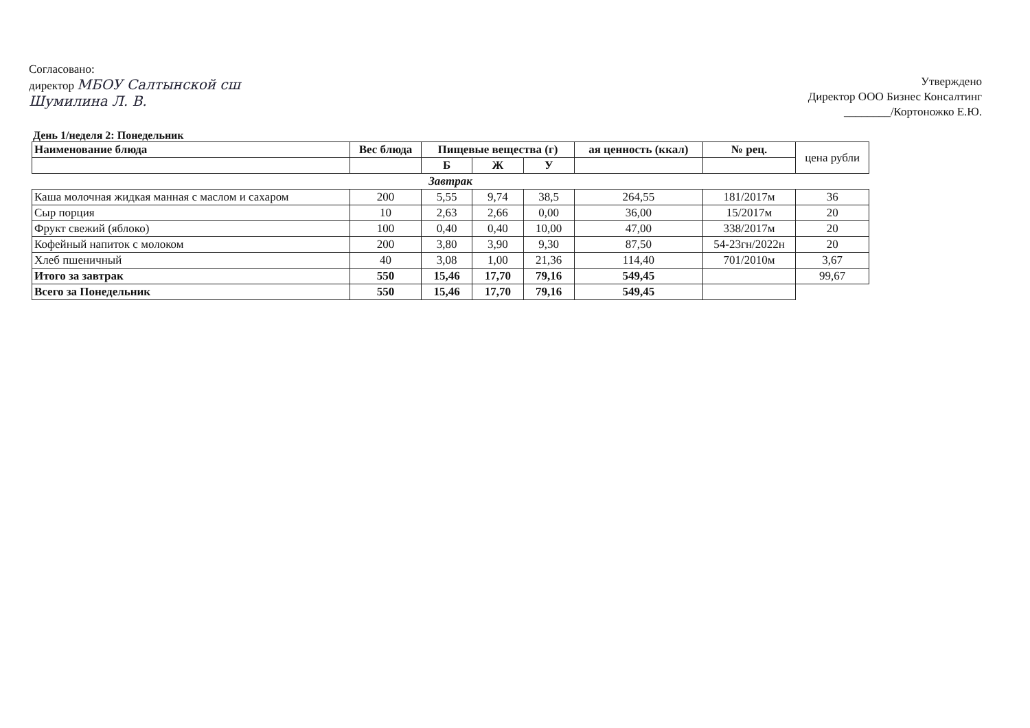Согласовано:
директор МБОУ Салтынской сш
Шумилина Л. В.
Утверждено
Директор ООО Бизнес Консалтинг
________/Кортоножко Е.Ю.
День 1/неделя 2: Понедельник
| Наименование блюда | Вес блюда | Пищевые вещества (г) | | | ая ценность (ккал) | № рец. | цена рубли |
| --- | --- | --- | --- | --- | --- | --- | --- |
| | | Б | Ж | У | | | |
| Завтрак | | | | | | | |
| Каша молочная жидкая манная с маслом и сахаром | 200 | 5,55 | 9,74 | 38,5 | 264,55 | 181/2017м | 36 |
| Сыр порция | 10 | 2,63 | 2,66 | 0,00 | 36,00 | 15/2017м | 20 |
| Фрукт свежий (яблоко) | 100 | 0,40 | 0,40 | 10,00 | 47,00 | 338/2017м | 20 |
| Кофейный напиток с молоком | 200 | 3,80 | 3,90 | 9,30 | 87,50 | 54-23гн/2022н | 20 |
| Хлеб пшеничный | 40 | 3,08 | 1,00 | 21,36 | 114,40 | 701/2010м | 3,67 |
| Итого за завтрак | 550 | 15,46 | 17,70 | 79,16 | 549,45 | | 99,67 |
| Всего за Понедельник | 550 | 15,46 | 17,70 | 79,16 | 549,45 | | |